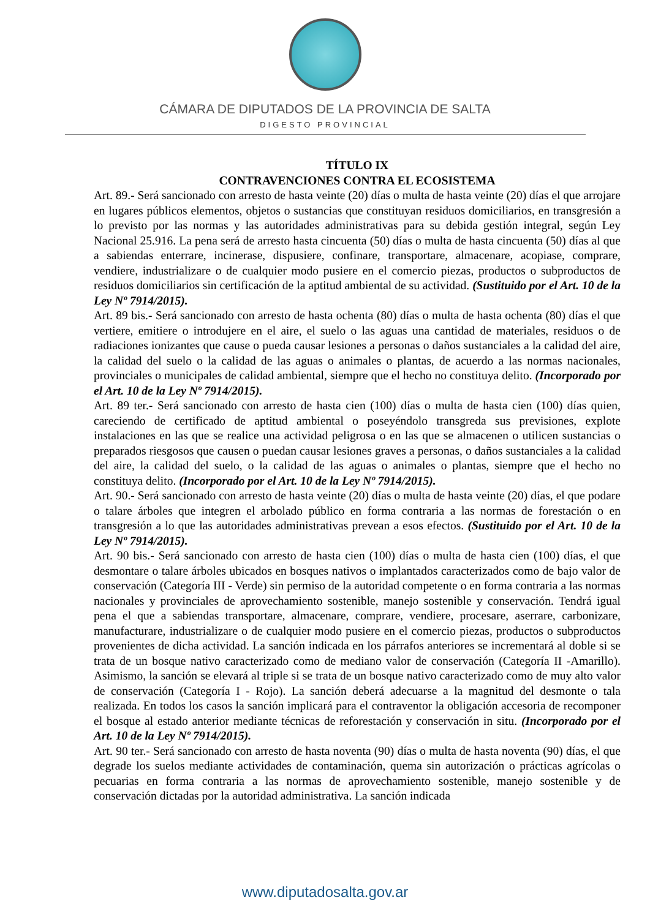CÁMARA DE DIPUTADOS DE LA PROVINCIA DE SALTA
DIGESTO PROVINCIAL
TÍTULO IX
CONTRAVENCIONES CONTRA EL ECOSISTEMA
Art. 89.- Será sancionado con arresto de hasta veinte (20) días o multa de hasta veinte (20) días el que arrojare en lugares públicos elementos, objetos o sustancias que constituyan residuos domiciliarios, en transgresión a lo previsto por las normas y las autoridades administrativas para su debida gestión integral, según Ley Nacional 25.916. La pena será de arresto hasta cincuenta (50) días o multa de hasta cincuenta (50) días al que a sabiendas enterrare, incinerase, dispusiere, confinare, transportare, almacenare, acopiase, comprare, vendiere, industrializare o de cualquier modo pusiere en el comercio piezas, productos o subproductos de residuos domiciliarios sin certificación de la aptitud ambiental de su actividad. (Sustituido por el Art. 10 de la Ley Nº 7914/2015).
Art. 89 bis.- Será sancionado con arresto de hasta ochenta (80) días o multa de hasta ochenta (80) días el que vertiere, emitiere o introdujere en el aire, el suelo o las aguas una cantidad de materiales, residuos o de radiaciones ionizantes que cause o pueda causar lesiones a personas o daños sustanciales a la calidad del aire, la calidad del suelo o la calidad de las aguas o animales o plantas, de acuerdo a las normas nacionales, provinciales o municipales de calidad ambiental, siempre que el hecho no constituya delito. (Incorporado por el Art. 10 de la Ley Nº 7914/2015).
Art. 89 ter.- Será sancionado con arresto de hasta cien (100) días o multa de hasta cien (100) días quien, careciendo de certificado de aptitud ambiental o poseyéndolo transgreda sus previsiones, explote instalaciones en las que se realice una actividad peligrosa o en las que se almacenen o utilicen sustancias o preparados riesgosos que causen o puedan causar lesiones graves a personas, o daños sustanciales a la calidad del aire, la calidad del suelo, o la calidad de las aguas o animales o plantas, siempre que el hecho no constituya delito. (Incorporado por el Art. 10 de la Ley Nº 7914/2015).
Art. 90.- Será sancionado con arresto de hasta veinte (20) días o multa de hasta veinte (20) días, el que podare o talare árboles que integren el arbolado público en forma contraria a las normas de forestación o en transgresión a lo que las autoridades administrativas prevean a esos efectos. (Sustituido por el Art. 10 de la Ley Nº 7914/2015).
Art. 90 bis.- Será sancionado con arresto de hasta cien (100) días o multa de hasta cien (100) días, el que desmontare o talare árboles ubicados en bosques nativos o implantados caracterizados como de bajo valor de conservación (Categoría III - Verde) sin permiso de la autoridad competente o en forma contraria a las normas nacionales y provinciales de aprovechamiento sostenible, manejo sostenible y conservación. Tendrá igual pena el que a sabiendas transportare, almacenare, comprare, vendiere, procesare, aserrare, carbonizare, manufacturare, industrializare o de cualquier modo pusiere en el comercio piezas, productos o subproductos provenientes de dicha actividad. La sanción indicada en los párrafos anteriores se incrementará al doble si se trata de un bosque nativo caracterizado como de mediano valor de conservación (Categoría II -Amarillo). Asimismo, la sanción se elevará al triple si se trata de un bosque nativo caracterizado como de muy alto valor de conservación (Categoría I - Rojo). La sanción deberá adecuarse a la magnitud del desmonte o tala realizada. En todos los casos la sanción implicará para el contraventor la obligación accesoria de recomponer el bosque al estado anterior mediante técnicas de reforestación y conservación in situ. (Incorporado por el Art. 10 de la Ley Nº 7914/2015).
Art. 90 ter.- Será sancionado con arresto de hasta noventa (90) días o multa de hasta noventa (90) días, el que degrade los suelos mediante actividades de contaminación, quema sin autorización o prácticas agrícolas o pecuarias en forma contraria a las normas de aprovechamiento sostenible, manejo sostenible y de conservación dictadas por la autoridad administrativa. La sanción indicada
www.diputadosalta.gov.ar